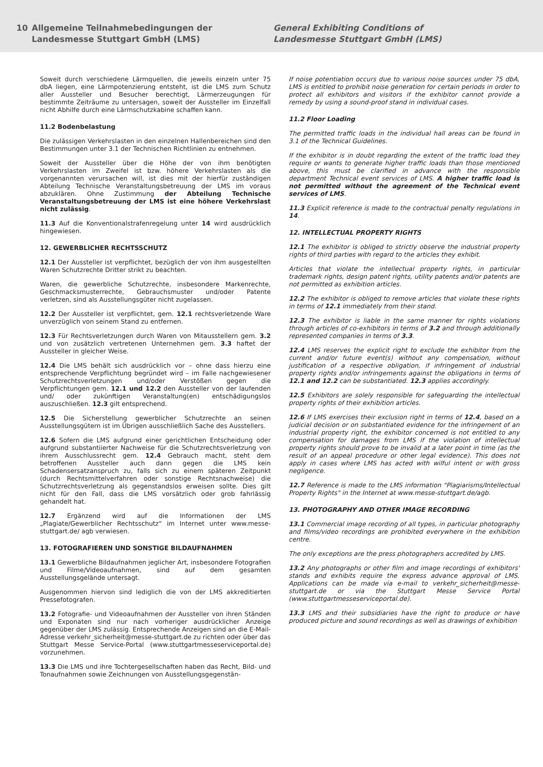10 Allgemeine Teilnahmebedingungen der
Landesmesse Stuttgart GmbH (LMS)
General Exhibiting Conditions of
Landesmesse Stuttgart GmbH (LMS)
Soweit durch verschiedene Lärmquellen, die jeweils einzeln unter 75 dbA liegen, eine Lärmpotenzierung entsteht, ist die LMS zum Schutz aller Aussteller und Besucher berechtigt, Lärmerzeugungen für bestimmte Zeiträume zu untersagen, soweit der Aussteller im Einzelfall nicht Abhilfe durch eine Lärmschutzkabine schaffen kann.
11.2 Bodenbelastung
Die zulässigen Verkehrslasten in den einzelnen Hallenbereichen sind den Bestimmungen unter 3.1 der Technischen Richtlinien zu entnehmen.
Soweit der Aussteller über die Höhe der von ihm benötigten Verkehrslasten im Zweifel ist bzw. höhere Verkehrslasten als die vorgenannten verursachen will, ist dies mit der hierfür zuständigen Abteilung Technische Veranstaltungsbetreuung der LMS im voraus abzuklären. Ohne Zustimmung der Abteilung Technische Veranstaltungsbetreuung der LMS ist eine höhere Verkehrslast nicht zulässig.
11.3 Auf die Konventionalstrafenregelung unter 14 wird ausdrücklich hingewiesen.
12. GEWERBLICHER RECHTSSCHUTZ
12.1 Der Aussteller ist verpflichtet, bezüglich der von ihm ausgestellten Waren Schutzrechte Dritter strikt zu beachten.
Waren, die gewerbliche Schutzrechte, insbesondere Markenrechte, Geschmacksmusterrechte, Gebrauchsmuster und/oder Patente verletzen, sind als Ausstellungsgüter nicht zugelassen.
12.2 Der Aussteller ist verpflichtet, gem. 12.1 rechtsverletzende Ware unverzüglich von seinem Stand zu entfernen.
12.3 Für Rechtsverletzungen durch Waren von Mitausstellern gem. 3.2 und von zusätzlich vertretenen Unternehmen gem. 3.3 haftet der Aussteller in gleicher Weise.
12.4 Die LMS behält sich ausdrücklich vor – ohne dass hierzu eine entsprechende Verpflichtung begründet wird – im Falle nachgewiesener Schutzrechtsverletzungen und/oder Verstößen gegen die Verpflichtungen gem. 12.1 und 12.2 den Aussteller von der laufenden und/ oder zukünftigen Veranstaltung(en) entschädigungslos auszuschließen. 12.3 gilt entsprechend.
12.5 Die Sicherstellung gewerblicher Schutzrechte an seinen Ausstellungsgütern ist im Übrigen ausschließlich Sache des Ausstellers.
12.6 Sofern die LMS aufgrund einer gerichtlichen Entscheidung oder aufgrund substantiierter Nachweise für die Schutzrechtsverletzung von ihrem Ausschlussrecht gem. 12.4 Gebrauch macht, steht dem betroffenen Aussteller auch dann gegen die LMS kein Schadensersatzanspruch zu, falls sich zu einem späteren Zeitpunkt (durch Rechtsmittelverfahren oder sonstige Rechtsnachweise) die Schutzrechtsverletzung als gegenstandslos erweisen sollte. Dies gilt nicht für den Fall, dass die LMS vorsätzlich oder grob fahrlässig gehandelt hat.
12.7 Ergänzend wird auf die Informationen der LMS „Plagiate/Gewerblicher Rechtsschutz“ im Internet unter www.messe-stuttgart.de/ agb verwiesen.
13. FOTOGRAFIEREN UND SONSTIGE BILDAUFNAHMEN
13.1 Gewerbliche Bildaufnahmen jeglicher Art, insbesondere Fotografien und Filme/Videoaufnahmen, sind auf dem gesamten Ausstellungsgelände untersagt.
Ausgenommen hiervon sind lediglich die von der LMS akkreditierten Pressefotografen.
13.2 Fotografie- und Videoaufnahmen der Aussteller von ihren Ständen und Exponaten sind nur nach vorheriger ausdrücklicher Anzeige gegenüber der LMS zulässig. Entsprechende Anzeigen sind an die E-Mail-Adresse verkehr_sicherheit@messe-stuttgart.de zu richten oder über das Stuttgart Messe Service-Portal (www.stuttgartmesseserviceportal.de) vorzunehmen.
13.3 Die LMS und ihre Tochtergesellschaften haben das Recht, Bild- und Tonaufnahmen sowie Zeichnungen von Ausstellungsgegenstän-
If noise potentiation occurs due to various noise sources under 75 dbA, LMS is entitled to prohibit noise generation for certain periods in order to protect all exhibitors and visitors if the exhibitor cannot provide a remedy by using a sound-proof stand in individual cases.
11.2 Floor Loading
The permitted traffic loads in the individual hall areas can be found in 3.1 of the Technical Guidelines.
If the exhibitor is in doubt regarding the extent of the traffic load they require or wants to generate higher traffic loads than those mentioned above, this must be clarified in advance with the responsible department Technical event services of LMS. A higher traffic load is not permitted without the agreement of the Technical event services of LMS.
11.3 Explicit reference is made to the contractual penalty regulations in 14.
12. INTELLECTUAL PROPERTY RIGHTS
12.1 The exhibitor is obliged to strictly observe the industrial property rights of third parties with regard to the articles they exhibit.
Articles that violate the intellectual property rights, in particular trademark rights, design patent rights, utility patents and/or patents are not permitted as exhibition articles.
12.2 The exhibitor is obliged to remove articles that violate these rights in terms of 12.1 immediately from their stand.
12.3 The exhibitor is liable in the same manner for rights violations through articles of co-exhibitors in terms of 3.2 and through additionally represented companies in terms of 3.3.
12.4 LMS reserves the explicit right to exclude the exhibitor from the current and/or future event(s) without any compensation, without justification of a respective obligation, if infringement of industrial property rights and/or infringements against the obligations in terms of 12.1 and 12.2 can be substantiated. 12.3 applies accordingly.
12.5 Exhibitors are solely responsible for safeguarding the intellectual property rights of their exhibition articles.
12.6 If LMS exercises their exclusion right in terms of 12.4, based on a judicial decision or on substantiated evidence for the infringement of an industrial property right, the exhibitor concerned is not entitled to any compensation for damages from LMS if the violation of intellectual property rights should prove to be invalid at a later point in time (as the result of an appeal procedure or other legal evidence). This does not apply in cases where LMS has acted with wilful intent or with gross negligence.
12.7 Reference is made to the LMS information "Plagiarisms/Intellectual Property Rights" in the Internet at www.messe-stuttgart.de/agb.
13. PHOTOGRAPHY AND OTHER IMAGE RECORDING
13.1 Commercial image recording of all types, in particular photography and films/video recordings are prohibited everywhere in the exhibition centre.
The only exceptions are the press photographers accredited by LMS.
13.2 Any photographs or other film and image recordings of exhibitors' stands and exhibits require the express advance approval of LMS. Applications can be made via e-mail to verkehr_sicherheit@messe-stuttgart.de or via the Stuttgart Messe Service Portal (www.stuttgartmesseserviceportal.de).
13.3 LMS and their subsidiaries have the right to produce or have produced picture and sound recordings as well as drawings of exhibition